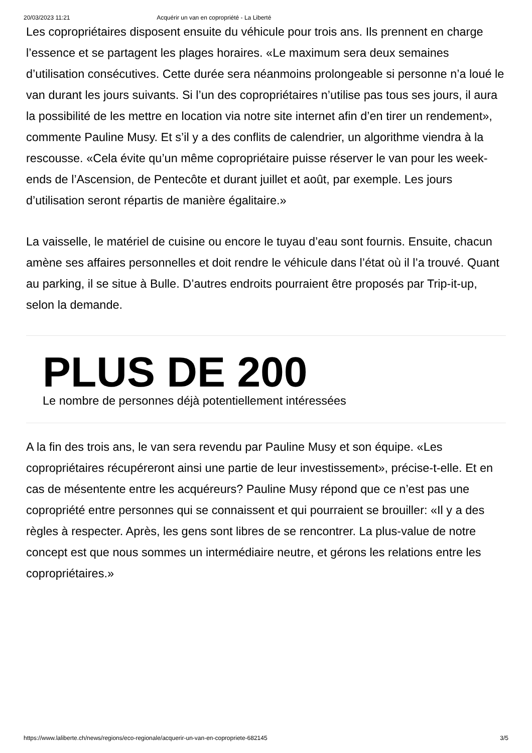20/03/2023 11:21 Acquérir un van en copropriété - La Liberté
Les copropriétaires disposent ensuite du véhicule pour trois ans. Ils prennent en charge l’essence et se partagent les plages horaires. «Le maximum sera deux semaines d’utilisation consécutives. Cette durée sera néanmoins prolongeable si personne n’a loué le van durant les jours suivants. Si l’un des copropriétaires n’utilise pas tous ses jours, il aura la possibilité de les mettre en location via notre site internet afin d’en tirer un rendement», commente Pauline Musy. Et s’il y a des conflits de calendrier, un algorithme viendra à la rescousse. «Cela évite qu’un même copropriétaire puisse réserver le van pour les week-ends de l’Ascension, de Pentecôte et durant juillet et août, par exemple. Les jours d’utilisation seront répartis de manière égalitaire.»
La vaisselle, le matériel de cuisine ou encore le tuyau d’eau sont fournis. Ensuite, chacun amène ses affaires personnelles et doit rendre le véhicule dans l’état où il l’a trouvé. Quant au parking, il se situe à Bulle. D’autres endroits pourraient être proposés par Trip-it-up, selon la demande.
PLUS DE 200
Le nombre de personnes déjà potentiellement intéressées
A la fin des trois ans, le van sera revendu par Pauline Musy et son équipe. «Les copropriétaires récupéreront ainsi une partie de leur investissement», précise-t-elle. Et en cas de mésentente entre les acquéreurs? Pauline Musy répond que ce n’est pas une copropriété entre personnes qui se connaissent et qui pourraient se brouiller: «Il y a des règles à respecter. Après, les gens sont libres de se rencontrer. La plus-value de notre concept est que nous sommes un intermédiaire neutre, et gérons les relations entre les copropriétaires.»
https://www.laliberte.ch/news/regions/eco-regionale/acquerir-un-van-en-copropriete-682145 3/5